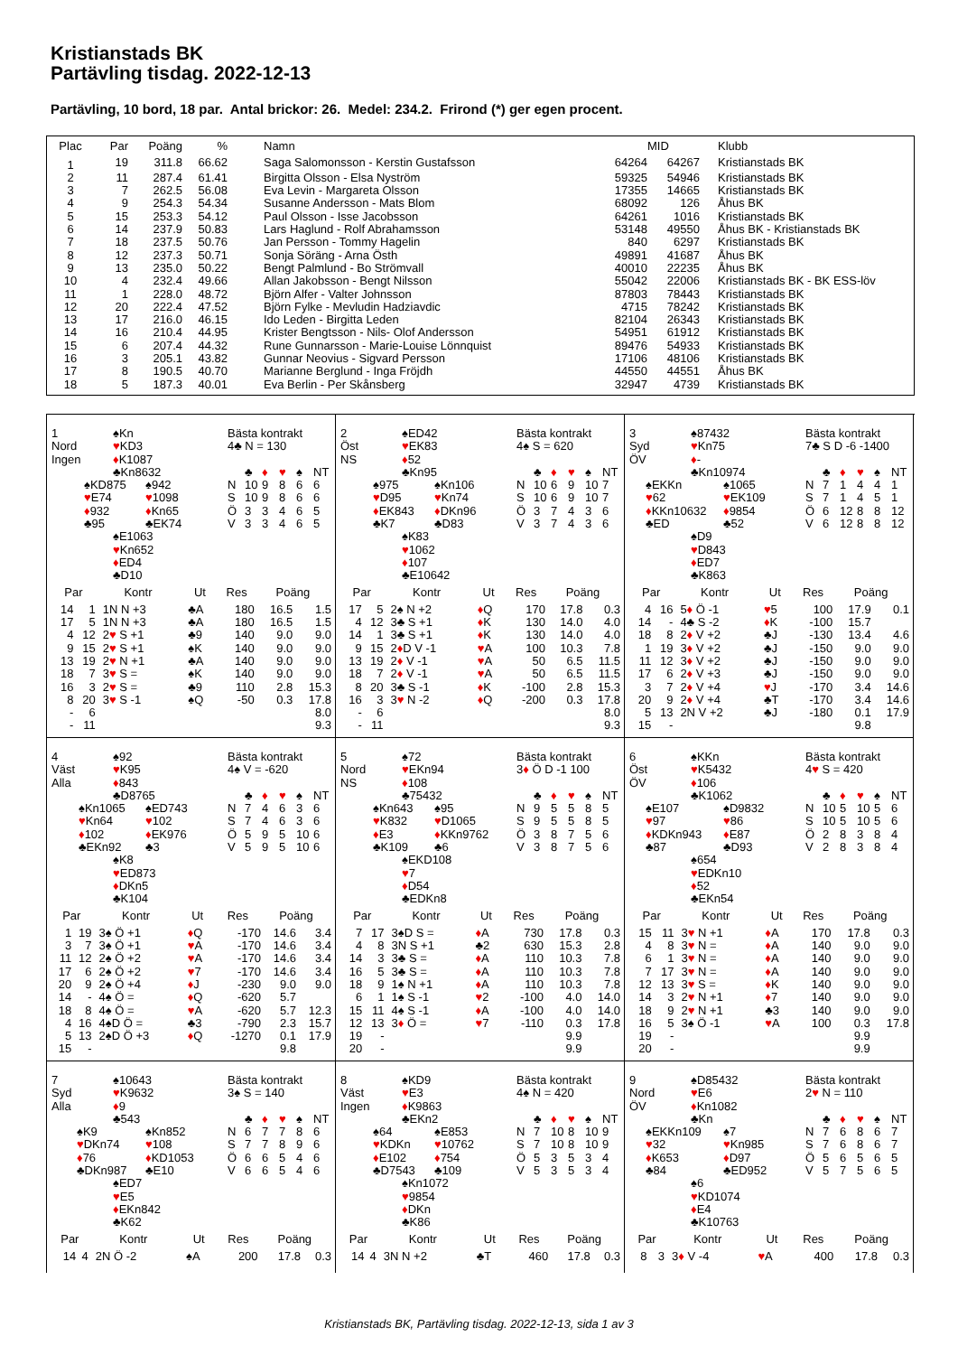Kristianstads BK
Partävling tisdag. 2022-12-13
Partävling, 10 bord, 18 par. Antal brickor: 26. Medel: 234.2. Frirond (*) ger egen procent.
| Plac | Par | Poäng | % | Namn | | MID | Klubb |
| --- | --- | --- | --- | --- | --- | --- | --- |
| 1 | 19 | 311.8 | 66.62 | Saga Salomonsson - Kerstin Gustafsson | 64264 | 64267 | Kristianstads BK |
| 2 | 11 | 287.4 | 61.41 | Birgitta Olsson - Elsa Nyström | 59325 | 54946 | Kristianstads BK |
| 3 | 7 | 262.5 | 56.08 | Eva Levin - Margareta Olsson | 17355 | 14665 | Kristianstads BK |
| 4 | 9 | 254.3 | 54.34 | Susanne Andersson - Mats Blom | 68092 | 126 | Åhus BK |
| 5 | 15 | 253.3 | 54.12 | Paul Olsson - Isse Jacobsson | 64261 | 1016 | Kristianstads BK |
| 6 | 14 | 237.9 | 50.83 | Lars Haglund - Rolf Abrahamsson | 53148 | 49550 | Åhus BK - Kristianstads BK |
| 7 | 18 | 237.5 | 50.76 | Jan Persson - Tommy Hagelin | 840 | 6297 | Kristianstads BK |
| 8 | 12 | 237.3 | 50.71 | Sonja Söräng - Arna Östh | 49891 | 41687 | Åhus BK |
| 9 | 13 | 235.0 | 50.22 | Bengt Palmlund - Bo Strömvall | 40010 | 22235 | Åhus BK |
| 10 | 4 | 232.4 | 49.66 | Allan Jakobsson - Bengt Nilsson | 55042 | 22006 | Kristianstads BK - BK ESS-löv |
| 11 | 1 | 228.0 | 48.72 | Björn Alfer - Valter Johnsson | 87803 | 78443 | Kristianstads BK |
| 12 | 20 | 222.4 | 47.52 | Björn Fylke - Mevludin Hadziavdic | 4715 | 78242 | Kristianstads BK |
| 13 | 17 | 216.0 | 46.15 | Ido Leden - Birgitta Leden | 82104 | 26343 | Kristianstads BK |
| 14 | 16 | 210.4 | 44.95 | Krister Bengtsson - Nils- Olof Andersson | 54951 | 61912 | Kristianstads BK |
| 15 | 6 | 207.4 | 44.32 | Rune Gunnarsson - Marie-Louise Lönnquist | 89476 | 54933 | Kristianstads BK |
| 16 | 3 | 205.1 | 43.82 | Gunnar Neovius - Sigvard Persson | 17106 | 48106 | Kristianstads BK |
| 17 | 8 | 190.5 | 40.70 | Marianne Berglund - Inga Fröjdh | 44550 | 44551 | Åhus BK |
| 18 | 5 | 187.3 | 40.01 | Eva Berlin - Per Skånsberg | 32947 | 4739 | Kristianstads BK |
1
Nord
Ingen
♠Kn
♥KD3
♦K1087
♣Kn8632
♠KD875
♥E74
♦932
♣95
♠942
♥1098
♦Kn65
♣EK74
♠E1063
♥Kn652
♦ED4
♣D10
Bästa kontrakt
4♣ N = 130
| | ♣ | ♦ | ♥ | ♠ | NT |
| N | 10 | 9 | 8 | 6 | 6 |
| S | 10 | 9 | 8 | 6 | 6 |
| Ö | 3 | 3 | 4 | 6 | 5 |
| V | 3 | 3 | 4 | 6 | 5 |
| Par | | Kontr | Ut | Res | Poäng | |
| --- | --- | --- | --- | --- | --- | --- |
| 14 | 1 | 1N N +3 | ♣A | 180 | 16.5 | 1.5 |
| 17 | 5 | 1N N +3 | ♣A | 180 | 16.5 | 1.5 |
| 4 | 12 | 2 ♥ S +1 | ♣9 | 140 | 9.0 | 9.0 |
| 9 | 15 | 2 ♥ S +1 | ♠K | 140 | 9.0 | 9.0 |
| 13 | 19 | 2 ♥ N +1 | ♣A | 140 | 9.0 | 9.0 |
| 18 | 7 | 3 ♥ S = | ♠K | 140 | 9.0 | 9.0 |
| 16 | 3 | 2 ♥ S = | ♣9 | 110 | 2.8 | 15.3 |
| 8 | 20 | 3 ♥ S -1 | ♠Q | -50 | 0.3 | 17.8 |
| - | 6 | | | | | 8.0 |
| - | 11 | | | | | 9.3 |
2
Öst
NS
♠ED42
♥EK83
♦52
♣Kn95
♠975
♥D95
♦EK843
♣K7
♠Kn106
♥Kn74
♦DKn96
♣D83
♠K83
♥1062
♦107
♣E10642
Bästa kontrakt
4♠ S = 620
| | ♣ | ♦ | ♥ | ♠ | NT |
| N | 10 | 6 | 9 | 10 | 7 |
| S | 10 | 6 | 9 | 10 | 7 |
| Ö | 3 | 7 | 4 | 3 | 6 |
| V | 3 | 7 | 4 | 3 | 6 |
| Par | | Kontr | Ut | Res | Poäng | |
| --- | --- | --- | --- | --- | --- | --- |
| 17 | 5 | 2♠ N +2 | ♦ Q | 170 | 17.8 | 0.3 |
| 4 | 12 | 3♣ S +1 | ♦ K | 130 | 14.0 | 4.0 |
| 14 | 1 | 3♣ S +1 | ♦ K | 130 | 14.0 | 4.0 |
| 9 | 15 | 2 ♦ D V -1 | ♥ A | 100 | 10.3 | 7.8 |
| 13 | 19 | 2 ♦ V -1 | ♥ A | 50 | 6.5 | 11.5 |
| 18 | 7 | 2 ♦ V -1 | ♥ A | 50 | 6.5 | 11.5 |
| 8 | 20 | 3♣ S -1 | ♦ K | -100 | 2.8 | 15.3 |
| 16 | 3 | 3 ♥ N -2 | ♦ Q | -200 | 0.3 | 17.8 |
| - | 6 | | | | | 8.0 |
| - | 11 | | | | | 9.3 |
3
Syd
ÖV
♠87432
♥Kn75
♦-
♣Kn10974
♠EKKn
♥62
♦KKn10632
♣ED
♠1065
♥EK109
♦9854
♣52
♠D9
♥D843
♦ED7
♣K863
Bästa kontrakt
7♣ S D -6 -1400
| | ♣ | ♦ | ♥ | ♠ | NT |
| N | 7 | 1 | 4 | 4 | 1 |
| S | 7 | 1 | 4 | 5 | 1 |
| Ö | 6 | 12 | 8 | 8 | 12 |
| V | 6 | 12 | 8 | 8 | 12 |
| Par | | Kontr | Ut | Res | Poäng | |
| --- | --- | --- | --- | --- | --- | --- |
| 4 | 16 | 5 ♦ Ö -1 | ♥ 5 | 100 | 17.9 | 0.1 |
| 14 | - | 4♣ S -2 | ♦ K | -100 | 15.7 | |
| 18 | 8 | 2 ♦ V +2 | ♣J | -130 | 13.4 | 4.6 |
| 1 | 19 | 3 ♦ V +2 | ♣J | -150 | 9.0 | 9.0 |
| 11 | 12 | 3 ♦ V +2 | ♣J | -150 | 9.0 | 9.0 |
| 17 | 6 | 2 ♦ V +3 | ♣J | -150 | 9.0 | 9.0 |
| 3 | 7 | 2 ♦ V +4 | ♥ J | -170 | 3.4 | 14.6 |
| 20 | 9 | 2 ♦ V +4 | ♣T | -170 | 3.4 | 14.6 |
| 5 | 13 | 2N V +2 | ♣J | -180 | 0.1 | 17.9 |
| 15 | - | | | | 9.8 | |
4
Väst
Alla
♠92
♥K95
♦843
♣D8765
♠Kn1065
♥Kn64
♦102
♣EKn92
♠ED743
♥102
♦EK976
♣3
♠K8
♥ED873
♦DKn5
♣K104
Bästa kontrakt
4♠ V = -620
| | ♣ | ♦ | ♥ | ♠ | NT |
| N | 7 | 4 | 6 | 3 | 6 |
| S | 7 | 4 | 6 | 3 | 6 |
| Ö | 5 | 9 | 5 | 10 | 6 |
| V | 5 | 9 | 5 | 10 | 6 |
| Par | | Kontr | Ut | Res | Poäng | |
| --- | --- | --- | --- | --- | --- | --- |
| 1 | 19 | 3♠ Ö +1 | ♦ Q | -170 | 14.6 | 3.4 |
| 3 | 7 | 3♠ Ö +1 | ♥ A | -170 | 14.6 | 3.4 |
| 11 | 12 | 2♠ Ö +2 | ♥ A | -170 | 14.6 | 3.4 |
| 17 | 6 | 2♠ Ö +2 | ♥ 7 | -170 | 14.6 | 3.4 |
| 20 | 9 | 2♠ Ö +4 | ♦ J | -230 | 9.0 | 9.0 |
| 14 | - | 4♠ Ö = | ♦ Q | -620 | 5.7 | |
| 18 | 8 | 4♠ Ö = | ♥ A | -620 | 5.7 | 12.3 |
| 4 | 16 | 4♠D Ö = | ♣3 | -790 | 2.3 | 15.7 |
| 5 | 13 | 2♠D Ö +3 | ♦ Q | -1270 | 0.1 | 17.9 |
| 15 | - | | | | 9.8 | |
5
Nord
NS
♠72
♥EKn94
♦108
♣75432
♠Kn643
♥K832
♦E3
♣K109
♠95
♥D1065
♦KKn9762
♣6
♠EKD108
♥7
♦D54
♣EDKn8
Bästa kontrakt
3♦ Ö D -1 100
| | ♣ | ♦ | ♥ | ♠ | NT |
| N | 9 | 5 | 5 | 8 | 5 |
| S | 9 | 5 | 5 | 8 | 5 |
| Ö | 3 | 8 | 7 | 5 | 6 |
| V | 3 | 8 | 7 | 5 | 6 |
| Par | | Kontr | Ut | Res | Poäng | |
| --- | --- | --- | --- | --- | --- | --- |
| 7 | 17 | 3♠D S = | ♦ A | 730 | 17.8 | 0.3 |
| 4 | 8 | 3N S +1 | ♣2 | 630 | 15.3 | 2.8 |
| 14 | 3 | 3♣ S = | ♦ A | 110 | 10.3 | 7.8 |
| 16 | 5 | 3♣ S = | ♦ A | 110 | 10.3 | 7.8 |
| 18 | 9 | 1♠ N +1 | ♦ A | 110 | 10.3 | 7.8 |
| 6 | 1 | 1♠ S -1 | ♥ 2 | -100 | 4.0 | 14.0 |
| 15 | 11 | 4♠ S -1 | ♦ A | -100 | 4.0 | 14.0 |
| 12 | 13 | 3 ♦ Ö = | ♥ 7 | -110 | 0.3 | 17.8 |
| 19 | - | | | | 9.9 | |
| 20 | - | | | | 9.9 | |
6
Öst
ÖV
♠KKn
♥K5432
♦106
♣K1062
♠E107
♥97
♦KDKn943
♣87
♠D9832
♥86
♦E87
♣D93
♠654
♥EDKn10
♦52
♣EKn54
Bästa kontrakt
4♥ S = 420
| | ♣ | ♦ | ♥ | ♠ | NT |
| N | 10 | 5 | 10 | 5 | 6 |
| S | 10 | 5 | 10 | 5 | 6 |
| Ö | 2 | 8 | 3 | 8 | 4 |
| V | 2 | 8 | 3 | 8 | 4 |
| Par | | Kontr | Ut | Res | Poäng | |
| --- | --- | --- | --- | --- | --- | --- |
| 15 | 11 | 3 ♥ N +1 | ♦ A | 170 | 17.8 | 0.3 |
| 4 | 8 | 3 ♥ N = | ♦ A | 140 | 9.0 | 9.0 |
| 6 | 1 | 3 ♥ N = | ♦ A | 140 | 9.0 | 9.0 |
| 7 | 17 | 3 ♥ N = | ♦ A | 140 | 9.0 | 9.0 |
| 12 | 13 | 3 ♥ S = | ♦ K | 140 | 9.0 | 9.0 |
| 14 | 3 | 2 ♥ N +1 | ♦ 7 | 140 | 9.0 | 9.0 |
| 18 | 9 | 2 ♥ N +1 | ♣3 | 140 | 9.0 | 9.0 |
| 16 | 5 | 3♠ Ö -1 | ♥ A | 100 | 0.3 | 17.8 |
| 19 | - | | | | 9.9 | |
| 20 | - | | | | 9.9 | |
7
Syd
Alla
♠10643
♥K9632
♦9
♣543
♠K9
♥DKn74
♦76
♣DKn987
♠Kn852
♥108
♦KD1053
♣E10
♠ED7
♥E5
♦EKn842
♣K62
Bästa kontrakt
3♠ S = 140
| | ♣ | ♦ | ♥ | ♠ | NT |
| N | 6 | 7 | 7 | 8 | 6 |
| S | 7 | 7 | 8 | 9 | 6 |
| Ö | 6 | 6 | 5 | 4 | 6 |
| V | 6 | 6 | 5 | 4 | 6 |
| Par | | Kontr | Ut | Res | Poäng | |
| --- | --- | --- | --- | --- | --- | --- |
| 14 | 4 | 2N Ö -2 | ♠A | 200 | 17.8 | 0.3 |
8
Väst
Ingen
♠KD9
♥E3
♦K9863
♣EKn2
♠64
♥KDKn
♦E102
♣D7543
♠E853
♥10762
♦754
♣109
♠Kn1072
♥9854
♦DKn
♣K86
Bästa kontrakt
4♠ N = 420
| | ♣ | ♦ | ♥ | ♠ | NT |
| N | 7 | 10 | 8 | 10 | 9 |
| S | 7 | 10 | 8 | 10 | 9 |
| Ö | 5 | 3 | 5 | 3 | 4 |
| V | 5 | 3 | 5 | 3 | 4 |
| Par | | Kontr | Ut | Res | Poäng | |
| --- | --- | --- | --- | --- | --- | --- |
| 14 | 4 | 3N N +2 | ♣T | 460 | 17.8 | 0.3 |
9
Nord
ÖV
♠D85432
♥E6
♦Kn1082
♣Kn
♠EKKn109
♥32
♦K653
♣84
♠7
♥Kn985
♦D97
♣ED952
♠6
♥KD1074
♦E4
♣K10763
Bästa kontrakt
2♥ N = 110
| | ♣ | ♦ | ♥ | ♠ | NT |
| N | 7 | 6 | 8 | 6 | 7 |
| S | 7 | 6 | 8 | 6 | 7 |
| Ö | 5 | 6 | 5 | 6 | 5 |
| V | 5 | 7 | 5 | 6 | 5 |
| Par | | Kontr | Ut | Res | Poäng | |
| --- | --- | --- | --- | --- | --- | --- |
| 8 | 3 | 3 ♦ V -4 | ♥ A | 400 | 17.8 | 0.3 |
Kristianstads BK, Partävling tisdag. 2022-12-13, sida 1 av 3